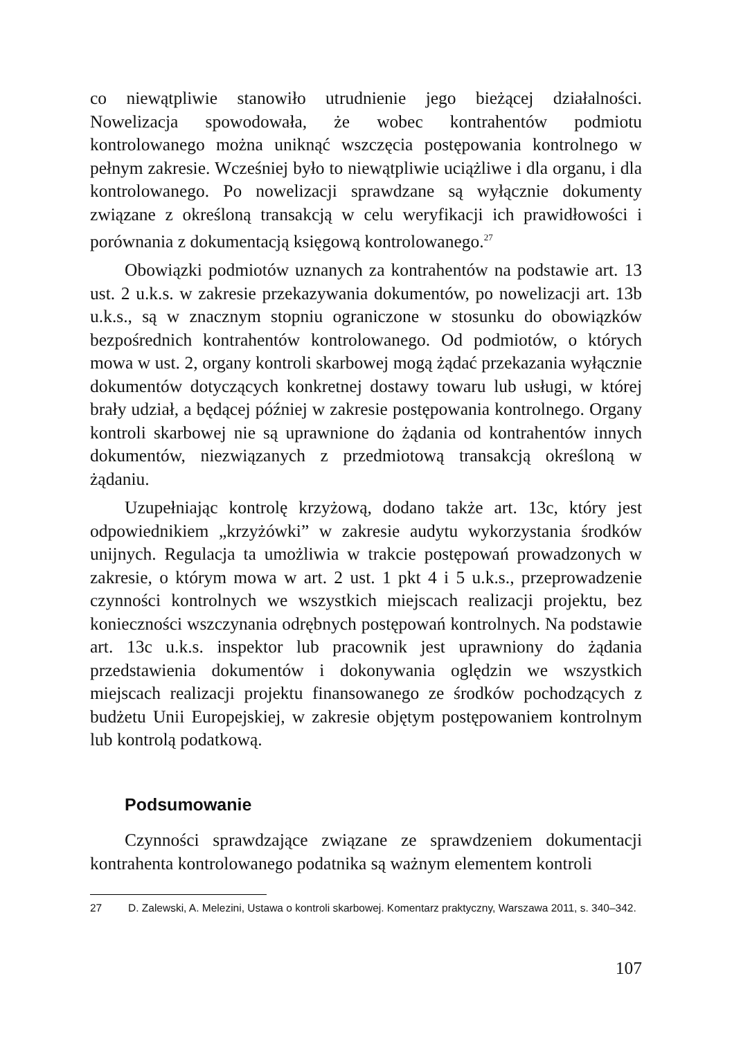co niewątpliwie stanowiło utrudnienie jego bieżącej działalności. Nowelizacja spowodowała, że wobec kontrahentów podmiotu kontrolowanego można uniknąć wszczęcia postępowania kontrolnego w pełnym zakresie. Wcześniej było to niewątpliwie uciążliwe i dla organu, i dla kontrolowanego. Po nowelizacji sprawdzane są wyłącznie dokumenty związane z określoną transakcją w celu weryfikacji ich prawidłowości i porównania z dokumentacją księgową kontrolowanego.<sup>27</sup>
Obowiązki podmiotów uznanych za kontrahentów na podstawie art. 13 ust. 2 u.k.s. w zakresie przekazywania dokumentów, po nowelizacji art. 13b u.k.s., są w znacznym stopniu ograniczone w stosunku do obowiązków bezpośrednich kontrahentów kontrolowanego. Od podmiotów, o których mowa w ust. 2, organy kontroli skarbowej mogą żądać przekazania wyłącznie dokumentów dotyczących konkretnej dostawy towaru lub usługi, w której brały udział, a będącej później w zakresie postępowania kontrolnego. Organy kontroli skarbowej nie są uprawnione do żądania od kontrahentów innych dokumentów, niezwiązanych z przedmiotową transakcją określoną w żądaniu.
Uzupełniając kontrolę krzyżową, dodano także art. 13c, który jest odpowiednikiem „krzyżówki” w zakresie audytu wykorzystania środków unijnych. Regulacja ta umożliwia w trakcie postępowań prowadzonych w zakresie, o którym mowa w art. 2 ust. 1 pkt 4 i 5 u.k.s., przeprowadzenie czynności kontrolnych we wszystkich miejscach realizacji projektu, bez konieczności wszczynania odrębnych postępowań kontrolnych. Na podstawie art. 13c u.k.s. inspektor lub pracownik jest uprawniony do żądania przedstawienia dokumentów i dokonywania oględzin we wszystkich miejscach realizacji projektu finansowanego ze środków pochodzących z budżetu Unii Europejskiej, w zakresie objętym postępowaniem kontrolnym lub kontrolą podatkową.
Podsumowanie
Czynności sprawdzające związane ze sprawdzeniem dokumentacji kontrahenta kontrolowanego podatnika są ważnym elementem kontroli
27 D. Zalewski, A. Melezini, Ustawa o kontroli skarbowej. Komentarz praktyczny, Warszawa 2011, s. 340–342.
107